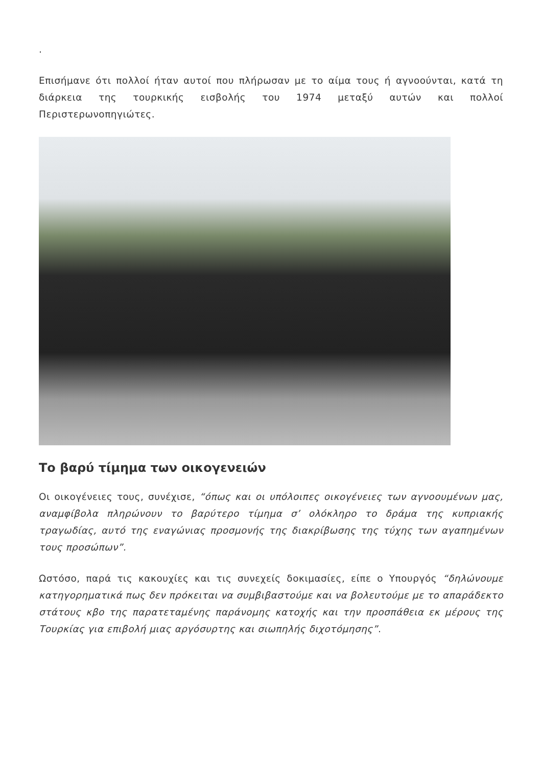.
Επισήμανε ότι πολλοί ήταν αυτοί που πλήρωσαν με το αίμα τους ή αγνοούνται, κατά τη διάρκεια της τουρκικής εισβολής του 1974 μεταξύ αυτών και πολλοί Περιστερωνοπηγιώτες.
Το βαρύ τίμημα των οικογενειών
Οι οικογένειες τους, συνέχισε, “όπως και οι υπόλοιπες οικογένειες των αγνοουμένων μας, αναμφίβολα πληρώνουν το βαρύτερο τίμημα σ’ ολόκληρο το δράμα της κυπριακής τραγωδίας, αυτό της εναγώνιας προσμονής της διακρίβωσης της τύχης των αγαπημένων τους προσώπων”.
Ωστόσο, παρά τις κακουχίες και τις συνεχείς δοκιμασίες, είπε ο Υπουργός “δηλώνουμε κατηγορηματικά πως δεν πρόκειται να συμβιβαστούμε και να βολευτούμε με το απαράδεκτο στάτους κβο της παρατεταμένης παράνομης κατοχής και την προσπάθεια εκ μέρους της Τουρκίας για επιβολή μιας αργόσυρτης και σιωπηλής διχοτόμησης”.